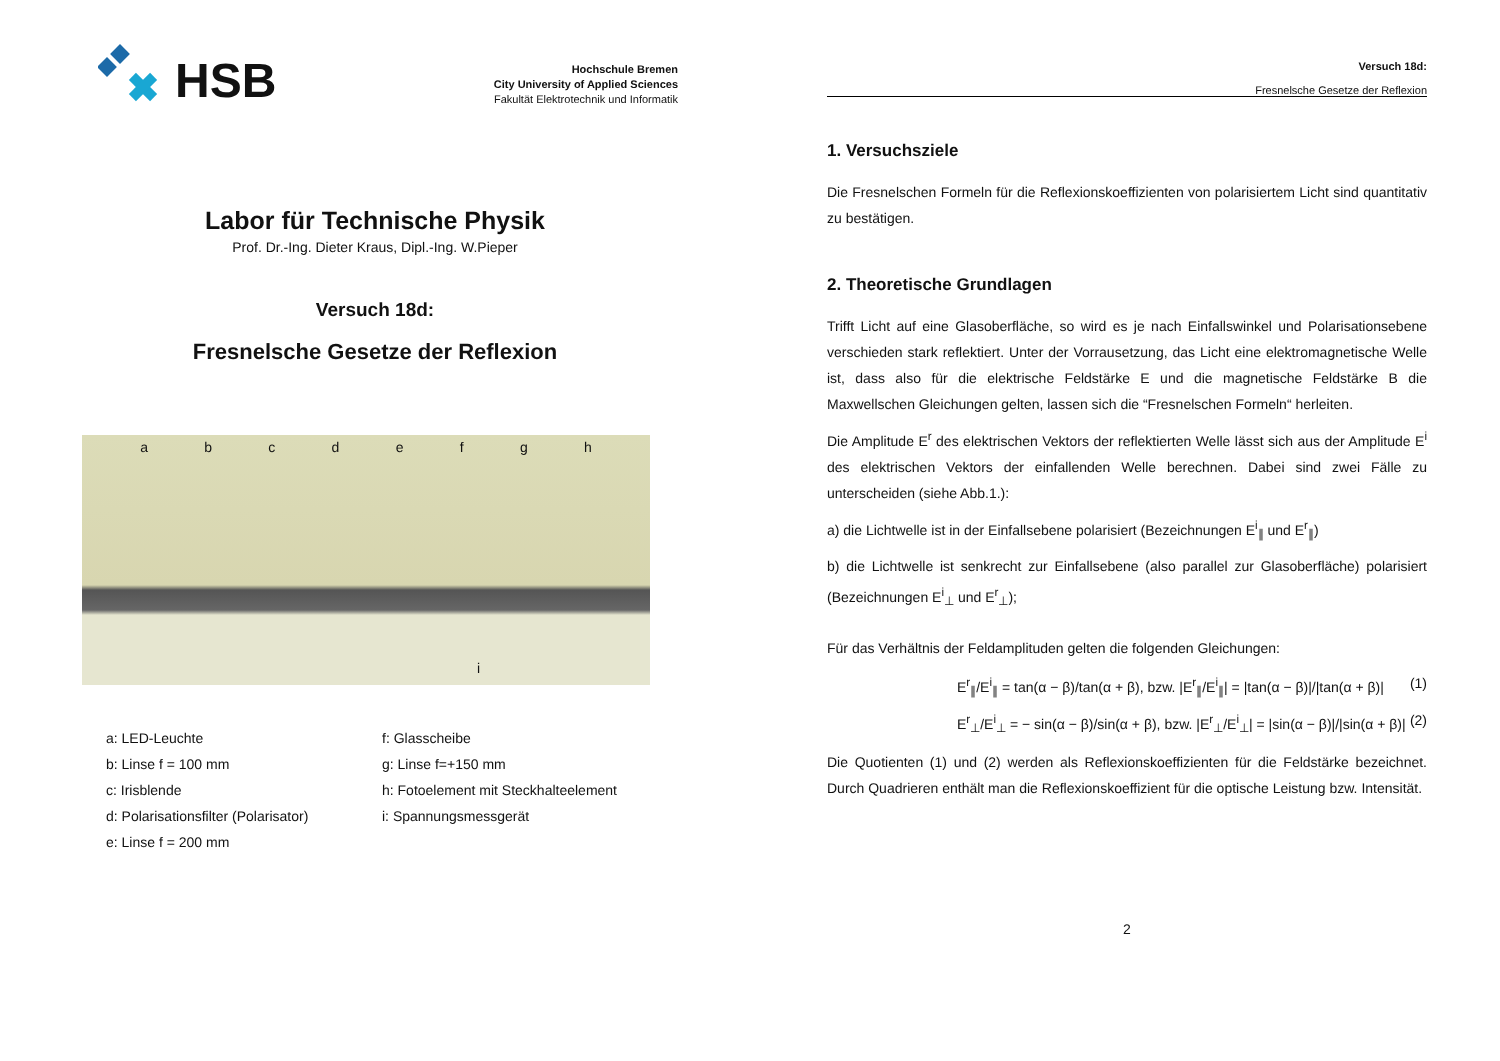HSB
Hochschule Bremen
City University of Applied Sciences
Fakultät Elektrotechnik und Informatik
Labor für Technische Physik
Prof. Dr.-Ing. Dieter Kraus, Dipl.-Ing. W.Pieper
Versuch 18d:
Fresnelsche Gesetze der Reflexion
abcdefgh
i
a: LED-Leuchte
b: Linse f = 100 mm
c: Irisblende
d: Polarisationsfilter (Polarisator)
e: Linse f = 200 mm
f: Glasscheibe
g: Linse f=+150 mm
h: Fotoelement mit Steckhalteelement
i: Spannungsmessgerät
Versuch 18d:
Fresnelsche Gesetze der Reflexion
1. Versuchsziele
Die Fresnelschen Formeln für die Reflexionskoeffizienten von polarisiertem Licht sind quantitativ zu bestätigen.
2. Theoretische Grundlagen
Trifft Licht auf eine Glasoberfläche, so wird es je nach Einfallswinkel und Polarisationsebene verschieden stark reflektiert. Unter der Vorrausetzung, das Licht eine elektromagnetische Welle ist, dass also für die elektrische Feldstärke E und die magnetische Feldstärke B die Maxwellschen Gleichungen gelten, lassen sich die “Fresnelschen Formeln“ herleiten.
Die Amplitude E<sup>r</sup> des elektrischen Vektors der reflektierten Welle lässt sich aus der Amplitude E<sup>i</sup> des elektrischen Vektors der einfallenden Welle berechnen. Dabei sind zwei Fälle zu unterscheiden (siehe Abb.1.):
a) die Lichtwelle ist in der Einfallsebene polarisiert (Bezeichnungen E<sup>i</sup><sub>∥</sub> und E<sup>r</sup><sub>∥</sub>)
b) die Lichtwelle ist senkrecht zur Einfallsebene (also parallel zur Glasoberfläche) polarisiert (Bezeichnungen E<sup>i</sup><sub>⊥</sub> und E<sup>r</sup><sub>⊥</sub>);
Für das Verhältnis der Feldamplituden gelten die folgenden Gleichungen:
E<sup>r</sup><sub>∥</sub>/E<sup>i</sup><sub>∥</sub> = tan(α − β)/tan(α + β), bzw. |E<sup>r</sup><sub>∥</sub>/E<sup>i</sup><sub>∥</sub>| = |tan(α − β)|/|tan(α + β)| (1)
E<sup>r</sup><sub>⊥</sub>/E<sup>i</sup><sub>⊥</sub> = − sin(α − β)/sin(α + β), bzw. |E<sup>r</sup><sub>⊥</sub>/E<sup>i</sup><sub>⊥</sub>| = |sin(α − β)|/|sin(α + β)| (2)
Die Quotienten (1) und (2) werden als Reflexionskoeffizienten für die Feldstärke bezeichnet. Durch Quadrieren enthält man die Reflexionskoeffizient für die optische Leistung bzw. Intensität.
2